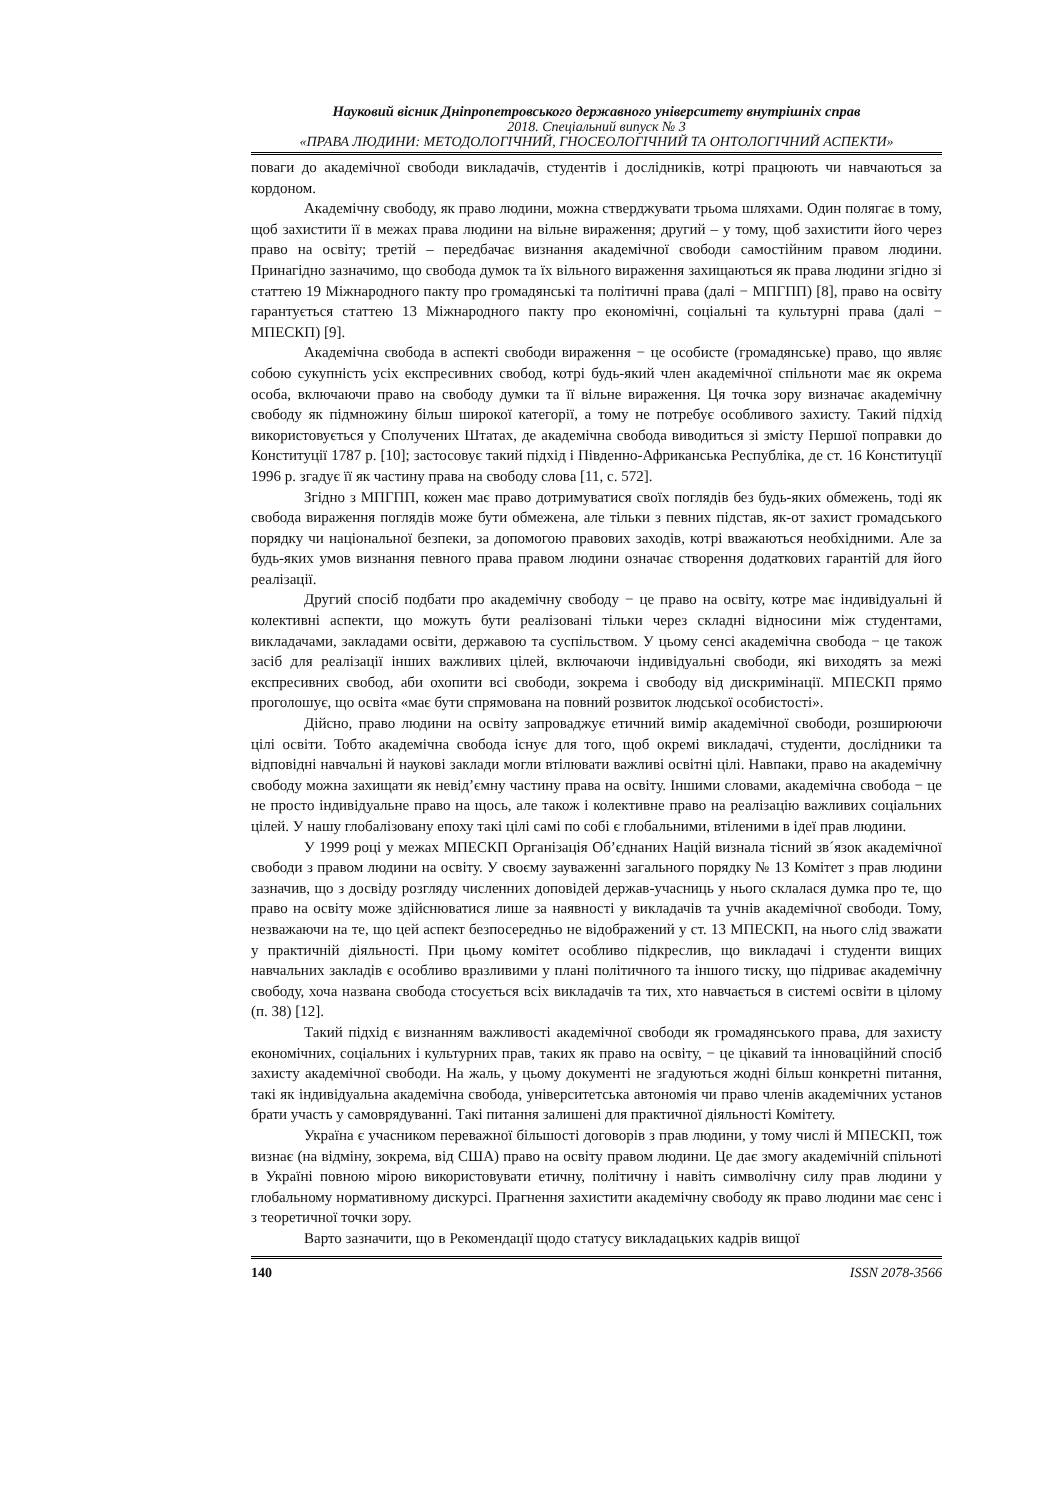Науковий вісник Дніпропетровського державного університету внутрішніх справ
2018. Спеціальний випуск № 3
«ПРАВА ЛЮДИНИ: МЕТОДОЛОГІЧНИЙ, ГНОСЕОЛОГІЧНИЙ ТА ОНТОЛОГІЧНИЙ АСПЕКТИ»
поваги до академічної свободи викладачів, студентів і дослідників, котрі працюють чи навчаються за кордоном.
Академічну свободу, як право людини, можна стверджувати трьома шляхами. Один полягає в тому, щоб захистити її в межах права людини на вільне вираження; другий – у тому, щоб захистити його через право на освіту; третій – передбачає визнання академічної свободи самостійним правом людини. Принагідно зазначимо, що свобода думок та їх вільного вираження захищаються як права людини згідно зі статтею 19 Міжнародного пакту про громадянські та політичні права (далі − МПГПП) [8], право на освіту гарантується статтею 13 Міжнародного пакту про економічні, соціальні та культурні права (далі − МПЕСКП) [9].
Академічна свобода в аспекті свободи вираження − це особисте (громадянське) право, що являє собою сукупність усіх експресивних свобод, котрі будь-який член академічної спільноти має як окрема особа, включаючи право на свободу думки та її вільне вираження. Ця точка зору визначає академічну свободу як підмножину більш широкої категорії, а тому не потребує особливого захисту. Такий підхід використовується у Сполучених Штатах, де академічна свобода виводиться зі змісту Першої поправки до Конституції 1787 р. [10]; застосовує такий підхід і Південно-Африканська Республіка, де ст. 16 Конституції 1996 р. згадує її як частину права на свободу слова [11, с. 572].
Згідно з МПГПП, кожен має право дотримуватися своїх поглядів без будь-яких обмежень, тоді як свобода вираження поглядів може бути обмежена, але тільки з певних підстав, як-от захист громадського порядку чи національної безпеки, за допомогою правових заходів, котрі вважаються необхідними. Але за будь-яких умов визнання певного права правом людини означає створення додаткових гарантій для його реалізації.
Другий спосіб подбати про академічну свободу − це право на освіту, котре має індивідуальні й колективні аспекти, що можуть бути реалізовані тільки через складні відносини між студентами, викладачами, закладами освіти, державою та суспільством. У цьому сенсі академічна свобода − це також засіб для реалізації інших важливих цілей, включаючи індивідуальні свободи, які виходять за межі експресивних свобод, аби охопити всі свободи, зокрема і свободу від дискримінації. МПЕСКП прямо проголошує, що освіта «має бути спрямована на повний розвиток людської особистості».
Дійсно, право людини на освіту запроваджує етичний вимір академічної свободи, розширюючи цілі освіти. Тобто академічна свобода існує для того, щоб окремі викладачі, студенти, дослідники та відповідні навчальні й наукові заклади могли втілювати важливі освітні цілі. Навпаки, право на академічну свободу можна захищати як невід’ємну частину права на освіту. Іншими словами, академічна свобода − це не просто індивідуальне право на щось, але також і колективне право на реалізацію важливих соціальних цілей. У нашу глобалізовану епоху такі цілі самі по собі є глобальними, втіленими в ідеї прав людини.
У 1999 році у межах МПЕСКП Організація Об’єднаних Націй визнала тісний зв´язок академічної свободи з правом людини на освіту. У своєму зауваженні загального порядку № 13 Комітет з прав людини зазначив, що з досвіду розгляду численних доповідей держав-учасниць у нього склалася думка про те, що право на освіту може здійснюватися лише за наявності у викладачів та учнів академічної свободи. Тому, незважаючи на те, що цей аспект безпосередньо не відображений у ст. 13 МПЕСКП, на нього слід зважати у практичній діяльності. При цьому комітет особливо підкреслив, що викладачі і студенти вищих навчальних закладів є особливо вразливими у плані політичного та іншого тиску, що підриває академічну свободу, хоча названа свобода стосується всіх викладачів та тих, хто навчається в системі освіти в цілому (п. 38) [12].
Такий підхід є визнанням важливості академічної свободи як громадянського права, для захисту економічних, соціальних і культурних прав, таких як право на освіту, − це цікавий та інноваційний спосіб захисту академічної свободи. На жаль, у цьому документі не згадуються жодні більш конкретні питання, такі як індивідуальна академічна свобода, університетська автономія чи право членів академічних установ брати участь у самоврядуванні. Такі питання залишені для практичної діяльності Комітету.
Україна є учасником переважної більшості договорів з прав людини, у тому числі й МПЕСКП, тож визнає (на відміну, зокрема, від США) право на освіту правом людини. Це дає змогу академічній спільноті в Україні повною мірою використовувати етичну, політичну і навіть символічну силу прав людини у глобальному нормативному дискурсі. Прагнення захистити академічну свободу як право людини має сенс і з теоретичної точки зору.
Варто зазначити, що в Рекомендації щодо статусу викладацьких кадрів вищої
140 ISSN 2078-3566